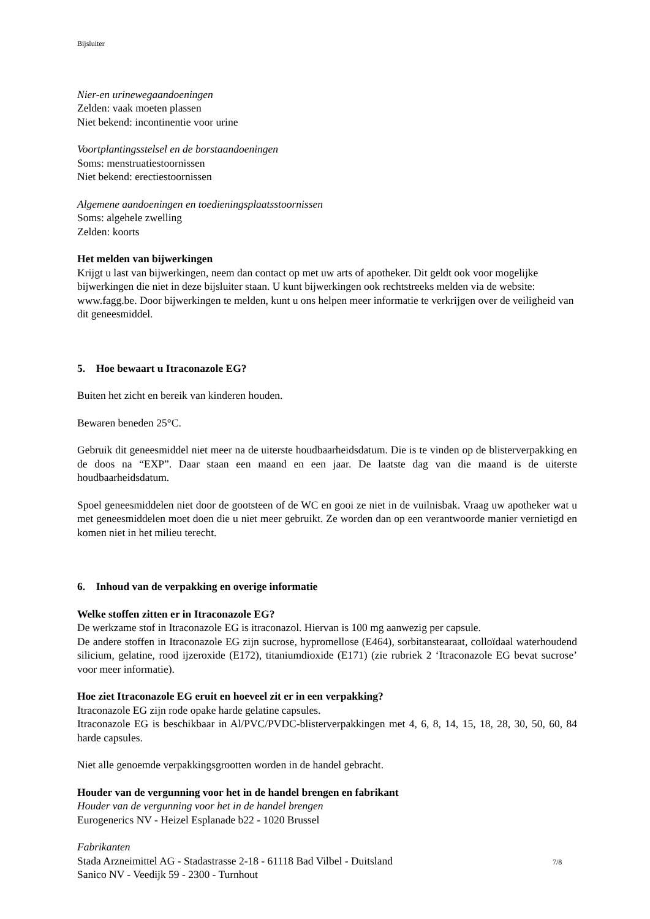Bijsluiter
Nier-en urinewegaandoeningen
Zelden: vaak moeten plassen
Niet bekend: incontinentie voor urine
Voortplantingsstelsel en de borstaandoeningen
Soms: menstruatiestoornissen
Niet bekend: erectiestoornissen
Algemene aandoeningen en toedieningsplaatsstoornissen
Soms: algehele zwelling
Zelden: koorts
Het melden van bijwerkingen
Krijgt u last van bijwerkingen, neem dan contact op met uw arts of apotheker. Dit geldt ook voor mogelijke bijwerkingen die niet in deze bijsluiter staan. U kunt bijwerkingen ook rechtstreeks melden via de website: www.fagg.be. Door bijwerkingen te melden, kunt u ons helpen meer informatie te verkrijgen over de veiligheid van dit geneesmiddel.
5. Hoe bewaart u Itraconazole EG?
Buiten het zicht en bereik van kinderen houden.
Bewaren beneden 25°C.
Gebruik dit geneesmiddel niet meer na de uiterste houdbaarheidsdatum. Die is te vinden op de blisterverpakking en de doos na “EXP”. Daar staan een maand en een jaar. De laatste dag van die maand is de uiterste houdbaarheidsdatum.
Spoel geneesmiddelen niet door de gootsteen of de WC en gooi ze niet in de vuilnisbak. Vraag uw apotheker wat u met geneesmiddelen moet doen die u niet meer gebruikt. Ze worden dan op een verantwoorde manier vernietigd en komen niet in het milieu terecht.
6. Inhoud van de verpakking en overige informatie
Welke stoffen zitten er in Itraconazole EG?
De werkzame stof in Itraconazole EG is itraconazol. Hiervan is 100 mg aanwezig per capsule.
De andere stoffen in Itraconazole EG zijn sucrose, hypromellose (E464), sorbitanstearaat, colloïdaal waterhoudend silicium, gelatine, rood ijzeroxide (E172), titaniumdioxide (E171) (zie rubriek 2 ‘Itraconazole EG bevat sucrose’ voor meer informatie).
Hoe ziet Itraconazole EG eruit en hoeveel zit er in een verpakking?
Itraconazole EG zijn rode opake harde gelatine capsules.
Itraconazole EG is beschikbaar in Al/PVC/PVDC-blisterverpakkingen met 4, 6, 8, 14, 15, 18, 28, 30, 50, 60, 84 harde capsules.
Niet alle genoemde verpakkingsgrootten worden in de handel gebracht.
Houder van de vergunning voor het in de handel brengen en fabrikant
Houder van de vergunning voor het in de handel brengen
Eurogenerics NV - Heizel Esplanade b22 - 1020 Brussel
Fabrikanten
Stada Arzneimittel AG - Stadastrasse 2-18 - 61118 Bad Vilbel - Duitsland
Sanico NV - Veedijk 59 - 2300 - Turnhout
7/8